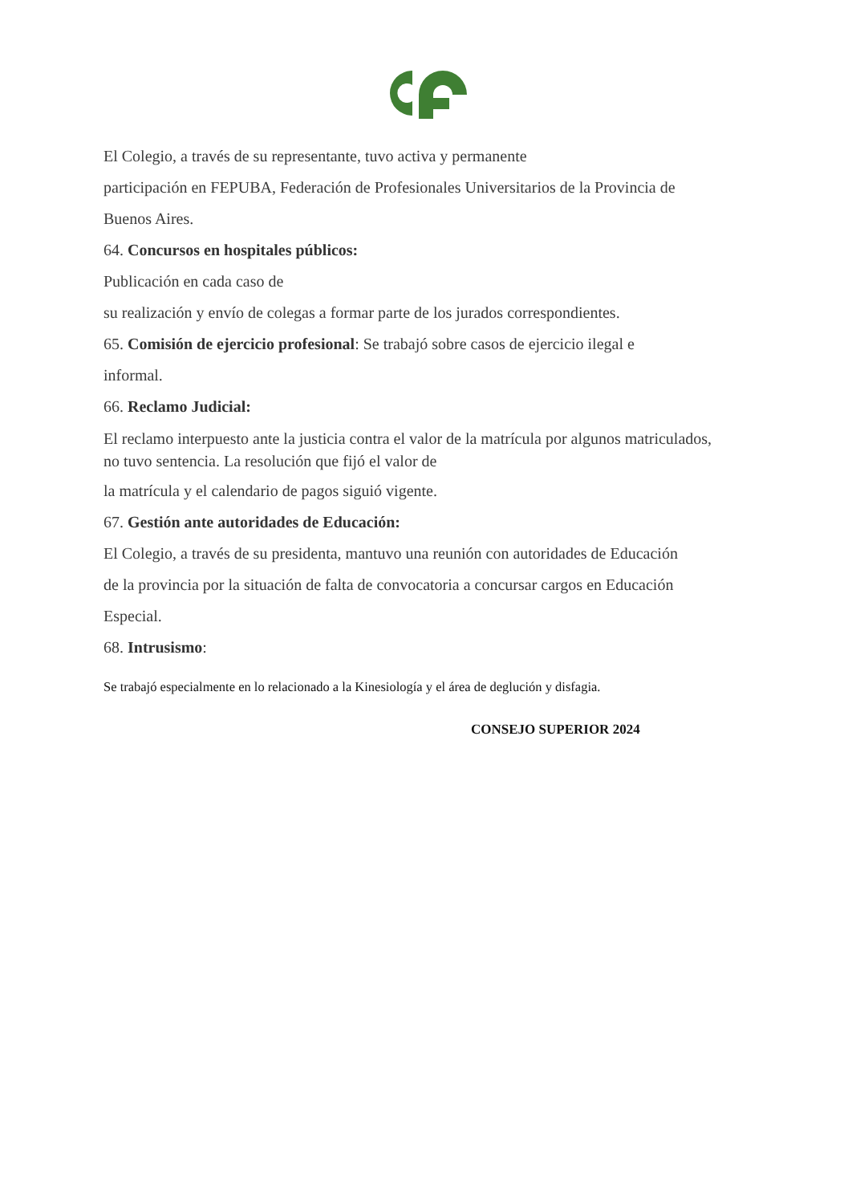El Colegio, a través de su representante, tuvo activa y permanente
participación en FEPUBA, Federación de Profesionales Universitarios de la Provincia de
Buenos Aires.
64. Concursos en hospitales públicos:
Publicación en cada caso de
su realización y envío de colegas a formar parte de los jurados correspondientes.
65. Comisión de ejercicio profesional: Se trabajó sobre casos de ejercicio ilegal e
informal.
66. Reclamo Judicial:
El reclamo interpuesto ante la justicia contra el valor de la matrícula por algunos matriculados,
no tuvo sentencia. La resolución que fijó el valor de
la matrícula y el calendario de pagos siguió vigente.
67. Gestión ante autoridades de Educación:
El Colegio, a través de su presidenta, mantuvo una reunión con autoridades de Educación
de la provincia por la situación de falta de convocatoria a concursar cargos en Educación
Especial.
68. Intrusismo:
Se trabajó especialmente en lo relacionado a la Kinesiología y el área de deglución y disfagia.
CONSEJO SUPERIOR 2024